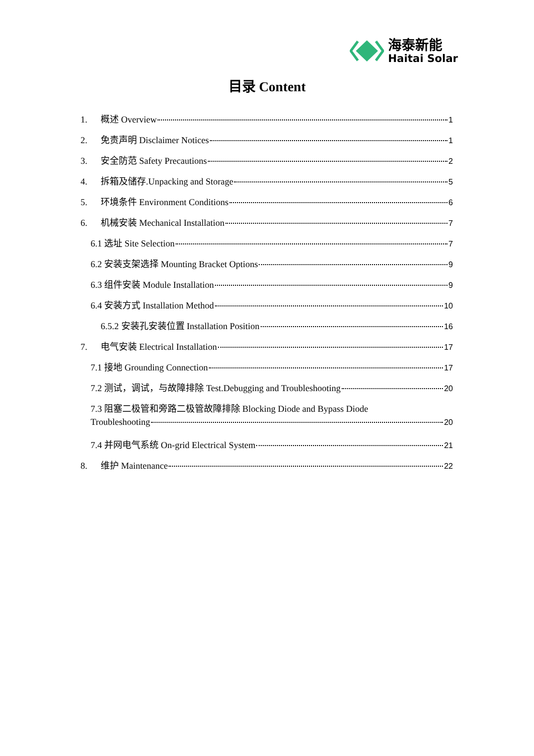海泰新能
Haitai Solar
目录 Content
1. 概述 Overview 1
2. 免责声明 Disclaimer Notices 1
3. 安全防范 Safety Precautions 2
4. 拆箱及储存.Unpacking and Storage 5
5. 环境条件 Environment Conditions 6
6. 机械安装 Mechanical Installation 7
6.1 选址 Site Selection 7
6.2 安装支架选择 Mounting Bracket Options 9
6.3 组件安装 Module Installation 9
6.4 安装方式 Installation Method 10
6.5.2 安装孔安装位置 Installation Position 16
7. 电气安装 Electrical Installation 17
7.1 接地 Grounding Connection 17
7.2 测试，调试，与故障排除 Test.Debugging and Troubleshooting 20
7.3 阻塞二极管和旁路二极管故障排除 Blocking Diode and Bypass Diode
Troubleshooting 20
7.4 并网电气系统 On-grid Electrical System 21
8. 维护 Maintenance 22